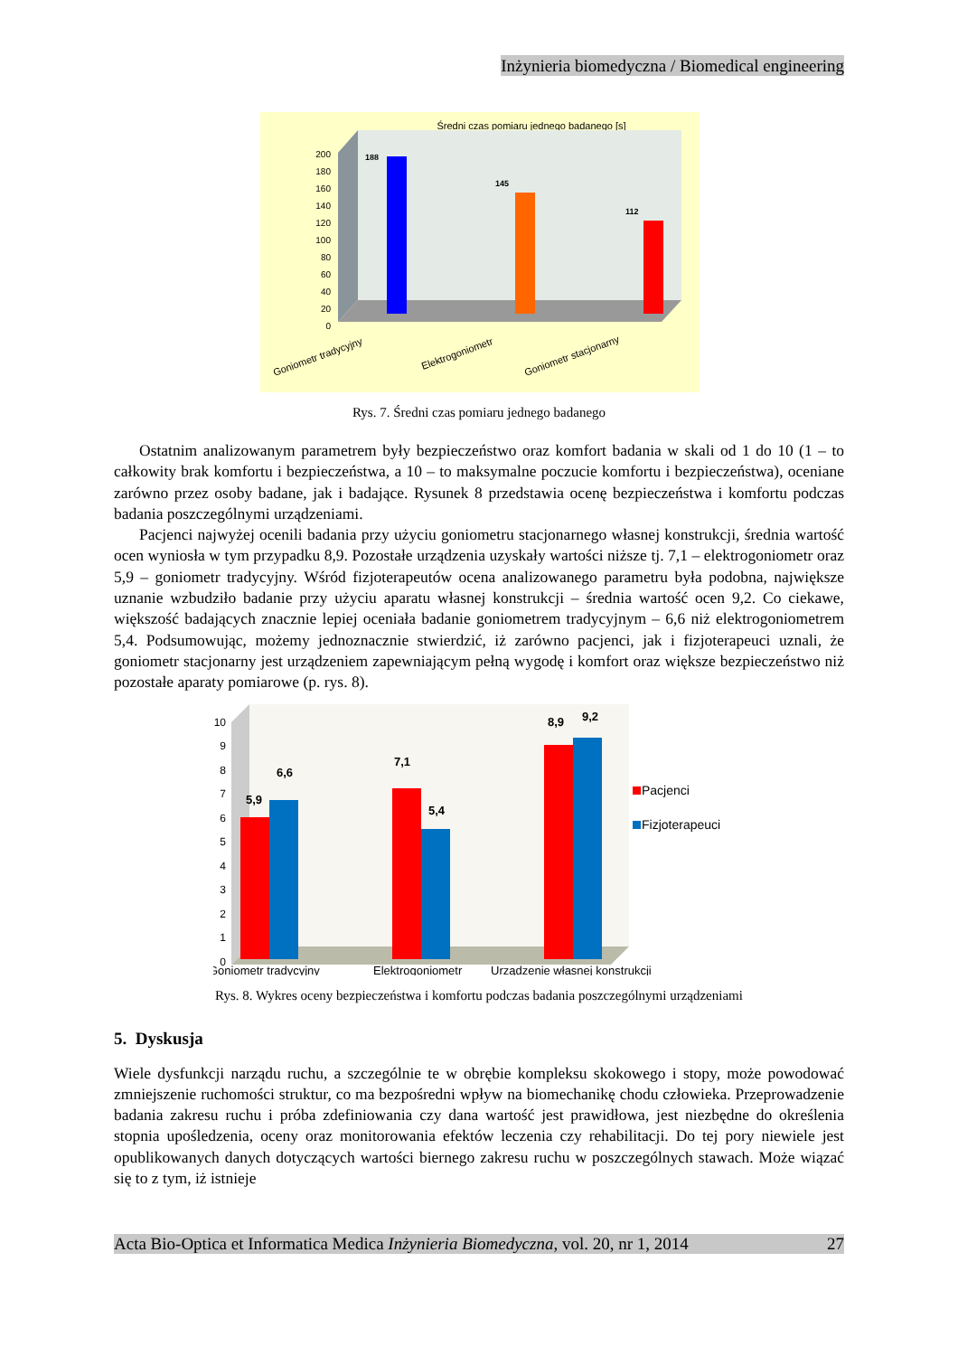Inżynieria biomedyczna / Biomedical engineering
Średni czas pomiaru jednego badanego [s]
200
180
160
140
120
100
80
60
40
20
0
188
145
112
Goniometr tradycyjny
Elektrogoniometr
Goniometr stacjonarny
Rys. 7. Średni czas pomiaru jednego badanego
Ostatnim analizowanym parametrem były bezpieczeństwo oraz komfort badania w skali od 1 do 10 (1 – to całkowity brak komfortu i bezpieczeństwa, a 10 – to maksymalne poczucie komfortu i bezpieczeństwa), oceniane zarówno przez osoby badane, jak i badające. Rysunek 8 przedstawia ocenę bezpieczeństwa i komfortu podczas badania poszczególnymi urządzeniami.
Pacjenci najwyżej ocenili badania przy użyciu goniometru stacjonarnego własnej konstrukcji, średnia wartość ocen wyniosła w tym przypadku 8,9. Pozostałe urządzenia uzyskały wartości niższe tj. 7,1 – elektrogoniometr oraz 5,9 – goniometr tradycyjny. Wśród fizjoterapeutów ocena analizowanego parametru była podobna, największe uznanie wzbudziło badanie przy użyciu aparatu własnej konstrukcji – średnia wartość ocen 9,2. Co ciekawe, większość badających znacznie lepiej oceniała badanie goniometrem tradycyjnym – 6,6 niż elektrogoniometrem 5,4. Podsumowując, możemy jednoznacznie stwierdzić, iż zarówno pacjenci, jak i fizjoterapeuci uznali, że goniometr stacjonarny jest urządzeniem zapewniającym pełną wygodę i komfort oraz większe bezpieczeństwo niż pozostałe aparaty pomiarowe (p. rys. 8).
10
9
8
7
6
5
4
3
2
1
0
5,9
6,6
7,1
5,4
8,9
9,2
Pacjenci
Fizjoterapeuci
Goniometr tradycyjny
Elektrogoniometr
Urządzenie własnej konstrukcji
Rys. 8. Wykres oceny bezpieczeństwa i komfortu podczas badania poszczególnymi urządzeniami
5. Dyskusja
Wiele dysfunkcji narządu ruchu, a szczególnie te w obrębie kompleksu skokowego i stopy, może powodować zmniejszenie ruchomości struktur, co ma bezpośredni wpływ na biomechanikę chodu człowieka. Przeprowadzenie badania zakresu ruchu i próba zdefiniowania czy dana wartość jest prawidłowa, jest niezbędne do określenia stopnia upośledzenia, oceny oraz monitorowania efektów leczenia czy rehabilitacji. Do tej pory niewiele jest opublikowanych danych dotyczących wartości biernego zakresu ruchu w poszczególnych stawach. Może wiązać się to z tym, iż istnieje
Acta Bio-Optica et Informatica Medica Inżynieria Biomedyczna, vol. 20, nr 1, 2014 27